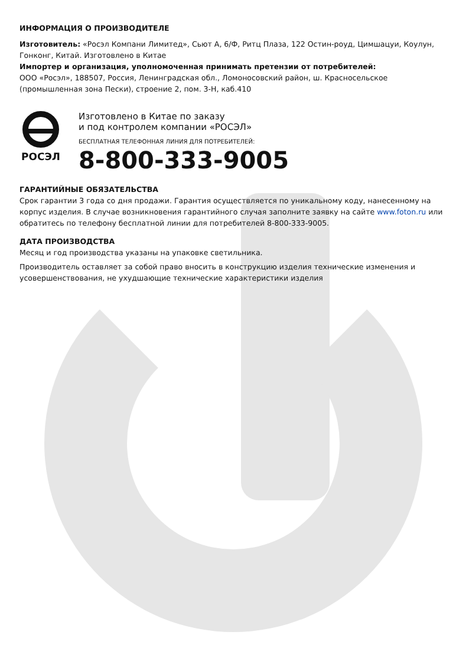ИНФОРМАЦИЯ О ПРОИЗВОДИТЕЛЕ
Изготовитель: «Росэл Компани Лимитед», Сьют А, 6/Ф, Ритц Плаза, 122 Остин-роуд, Цимшацуи, Коулун, Гонконг, Китай. Изготовлено в Китае
Импортер и организация, уполномоченная принимать претензии от потребителей:
ООО «Росэл», 188507, Россия, Ленинградская обл., Ломоносовский район, ш. Красносельское (промышленная зона Пески), строение 2, пом. 3-Н, каб.410
РОСЭЛ
Изготовлено в Китае по заказу
и под контролем компании «РОСЭЛ»
БЕСПЛАТНАЯ ТЕЛЕФОННАЯ ЛИНИЯ ДЛЯ ПОТРЕБИТЕЛЕЙ:
8-800-333-9005
ГАРАНТИЙНЫЕ ОБЯЗАТЕЛЬСТВА
Срок гарантии 3 года со дня продажи. Гарантия осуществляется по уникальному коду, нанесенному на корпус изделия. В случае возникновения гарантийного случая заполните заявку на сайте www.foton.ru или обратитесь по телефону бесплатной линии для потребителей 8-800-333-9005.
ДАТА ПРОИЗВОДСТВА
Месяц и год производства указаны на упаковке светильника.
Производитель оставляет за собой право вносить в конструкцию изделия технические изменения и усовершенствования, не ухудшающие технические характеристики изделия